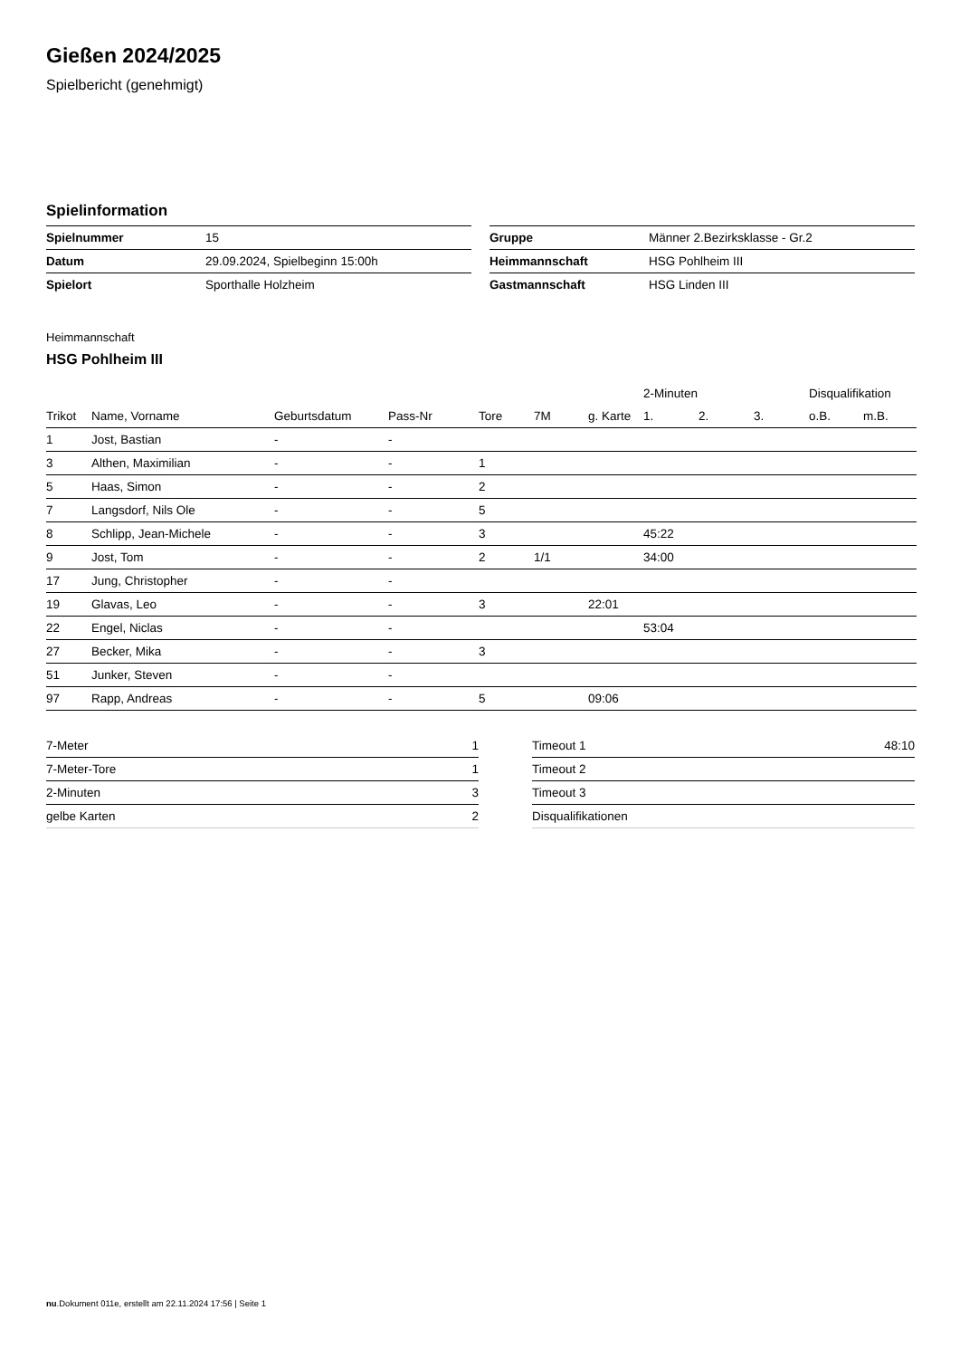Gießen 2024/2025
Spielbericht (genehmigt)
Spielinformation
| Spielnummer | 15 |
| Datum | 29.09.2024, Spielbeginn 15:00h |
| Spielort | Sporthalle Holzheim |
| Gruppe | Männer 2.Bezirksklasse - Gr.2 |
| Heimmannschaft | HSG Pohlheim III |
| Gastmannschaft | HSG Linden III |
Heimmannschaft
HSG Pohlheim III
| | | | | | | | 2-Minuten | | | Disqualifikation | |
| --- | --- | --- | --- | --- | --- | --- | --- | --- | --- | --- | --- |
| Trikot | Name, Vorname | Geburtsdatum | Pass-Nr | Tore | 7M | g. Karte | 1. | 2. | 3. | o.B. | m.B. |
| 1 | Jost, Bastian | - | - | | | | | | | | |
| 3 | Althen, Maximilian | - | - | 1 | | | | | | | |
| 5 | Haas, Simon | - | - | 2 | | | | | | | |
| 7 | Langsdorf, Nils Ole | - | - | 5 | | | | | | | |
| 8 | Schlipp, Jean-Michele | - | - | 3 | | | 45:22 | | | | |
| 9 | Jost, Tom | - | - | 2 | 1/1 | | 34:00 | | | | |
| 17 | Jung, Christopher | - | - | | | | | | | | |
| 19 | Glavas, Leo | - | - | 3 | | 22:01 | | | | | |
| 22 | Engel, Niclas | - | - | | | | 53:04 | | | | |
| 27 | Becker, Mika | - | - | 3 | | | | | | | |
| 51 | Junker, Steven | - | - | | | | | | | | |
| 97 | Rapp, Andreas | - | - | 5 | | 09:06 | | | | | |
| 7-Meter | 1 |
| 7-Meter-Tore | 1 |
| 2-Minuten | 3 |
| gelbe Karten | 2 |
| Timeout 1 | 48:10 |
| Timeout 2 | |
| Timeout 3 | |
| Disqualifikationen | |
nu.Dokument 011e, erstellt am 22.11.2024 17:56 | Seite 1